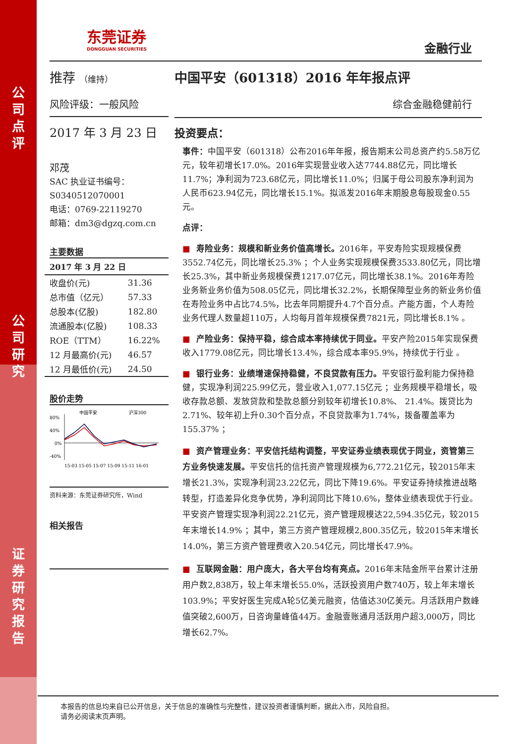公
司
点
评
公
司
研
究
证
券
研
究
报
告
东莞证券
DONGGUAN SECURITIES
金融行业
推荐 （维持）
风险评级：一般风险
2017 年 3 月 23 日
邓茂
SAC 执业证书编号：
S0340512070001
电话：0769-22119270
邮箱：dm3@dgzq.com.cn
主要数据
| 2017 年 3 月 22 日 | |
| --- | --- |
| 收盘价(元) | 31.36 |
| 总市值（亿元） | 57.33 |
| 总股本(亿股) | 182.80 |
| 流通股本(亿股) | 108.33 |
| ROE（TTM） | 16.22% |
| 12 月最高价(元) | 46.57 |
| 12 月最低价(元) | 24.50 |
股价走势
80%
40%
0%
-40%
中国平安
沪深300
15-03 15-05 15-07 15-09 15-11 16-01
资料来源：东莞证券研究所，Wind
相关报告
中国平安（601318）2016 年年报点评
综合金融稳健前行
投资要点：
事件：中国平安（601318）公布2016年年报，报告期末公司总资产约5.58万亿元，较年初增长17.0%。2016年实现营业收入达7744.88亿元，同比增长11.7%；净利润为723.68亿元，同比增长11.0%；归属于母公司股东净利润为人民币623.94亿元，同比增长15.1%。拟派发2016年末期股息每股现金0.55元。
点评：
■ 寿险业务：规模和新业务价值高增长。2016年，平安寿险实现规模保费3552.74亿元，同比增长25.3% ；个人业务实现规模保费3533.80亿元，同比增长25.3%，其中新业务规模保费1217.07亿元，同比增长38.1%。2016年寿险业务新业务价值为508.05亿元，同比增长32.2%，长期保障型业务的新业务价值在寿险业务中占比74.5%，比去年同期提升4.7个百分点。产能方面，个人寿险业务代理人数量超110万，人均每月首年规模保费7821元，同比增长8.1% 。
■ 产险业务：保持平稳，综合成本率持续优于同业。平安产险2015年实现保费收入1779.08亿元，同比增长13.4%，综合成本率95.9%，持续优于行业 。
■ 银行业务：业绩增速保持稳健，不良贷款有压力。平安银行盈利能力保持稳健，实现净利润225.99亿元，营业收入1,077.15亿元 ；业务规模平稳增长，吸收存款总额、发放贷款和垫款总额分别较年初增长10.8%、 21.4%。拨贷比为2.71%、较年初上升0.30个百分点，不良贷款率为1.74%，拨备覆盖率为155.37% ；
■ 资产管理业务：平安信托结构调整，平安证券业绩表现优于同业，资管第三方业务快速发展。平安信托的信托资产管理规模为6,772.21亿元，较2015年末增长21.3%，实现净利润23.22亿元，同比下降19.6%。平安证券持续推进战略转型，打造差异化竞争优势，净利润同比下降10.6%，整体业绩表现优于行业。平安资产管理实现净利润22.21亿元，资产管理规模达22,594.35亿元，较2015年末增长14.9% ；其中，第三方资产管理规模2,800.35亿元，较2015年末增长14.0%，第三方资产管理费收入20.54亿元，同比增长47.9%。
■ 互联网金融：用户庞大，各大平台均有亮点。2016年末陆金所平台累计注册用户数2,838万，较上年末增长55.0%，活跃投资用户数740万，较上年末增长103.9%；平安好医生完成A轮5亿美元融资，估值达30亿美元。月活跃用户数峰值突破2,600万，日咨询量峰值44万。金融壹账通月活跃用户超3,000万，同比增长62.7%。
本报告的信息均来自已公开信息，关于信息的准确性与完整性，建议投资者谨慎判断，据此入市，风险自担。
请务必阅读末页声明。